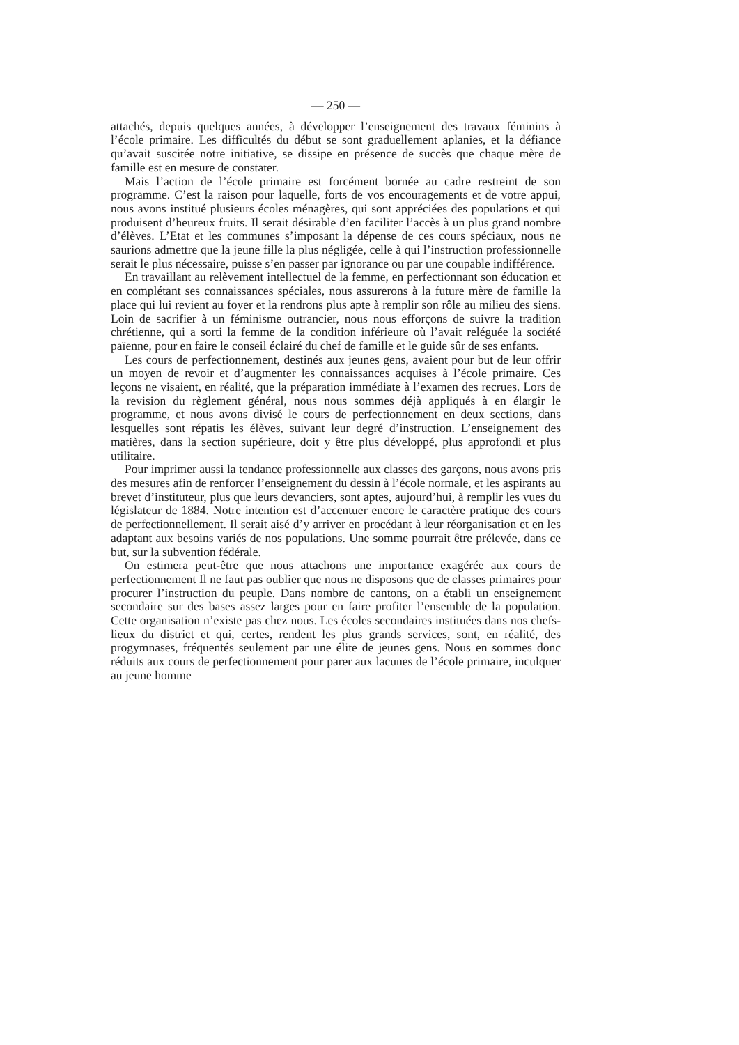— 250 —
attachés, depuis quelques années, à développer l’enseignement des travaux féminins à l’école primaire. Les difficultés du début se sont graduellement aplanies, et la défiance qu’avait suscitée notre initiative, se dissipe en présence de succès que chaque mère de famille est en mesure de constater.
Mais l’action de l’école primaire est forcément bornée au cadre restreint de son programme. C’est la raison pour laquelle, forts de vos encouragements et de votre appui, nous avons institué plusieurs écoles ménagères, qui sont appréciées des populations et qui produisent d’heureux fruits. Il serait désirable d’en faciliter l’accès à un plus grand nombre d’élèves. L’Etat et les communes s’imposant la dépense de ces cours spéciaux, nous ne saurions admettre que la jeune fille la plus négligée, celle à qui l’instruction professionnelle serait le plus nécessaire, puisse s’en passer par ignorance ou par une coupable indifférence.
En travaillant au relèvement intellectuel de la femme, en perfectionnant son éducation et en complétant ses connaissances spéciales, nous assurerons à la future mère de famille la place qui lui revient au foyer et la rendrons plus apte à remplir son rôle au milieu des siens. Loin de sacrifier à un féminisme outrancier, nous nous efforçons de suivre la tradition chrétienne, qui a sorti la femme de la condition inférieure où l’avait reléguée la société païenne, pour en faire le conseil éclairé du chef de famille et le guide sûr de ses enfants.
Les cours de perfectionnement, destinés aux jeunes gens, avaient pour but de leur offrir un moyen de revoir et d’augmenter les connaissances acquises à l’école primaire. Ces leçons ne visaient, en réalité, que la préparation immédiate à l’examen des recrues. Lors de la revision du règlement général, nous nous sommes déjà appliqués à en élargir le programme, et nous avons divisé le cours de perfectionnement en deux sections, dans lesquelles sont répatis les élèves, suivant leur degré d’instruction. L’enseignement des matières, dans la section supérieure, doit y être plus développé, plus approfondi et plus utilitaire.
Pour imprimer aussi la tendance professionnelle aux classes des garçons, nous avons pris des mesures afin de renforcer l’enseignement du dessin à l’école normale, et les aspirants au brevet d’instituteur, plus que leurs devanciers, sont aptes, aujourd’hui, à remplir les vues du législateur de 1884. Notre intention est d’accentuer encore le caractère pratique des cours de perfectionnellement. Il serait aisé d’y arriver en procédant à leur réorganisation et en les adaptant aux besoins variés de nos populations. Une somme pourrait être prélevée, dans ce but, sur la subvention fédérale.
On estimera peut-être que nous attachons une importance exagérée aux cours de perfectionnement Il ne faut pas oublier que nous ne disposons que de classes primaires pour procurer l’instruction du peuple. Dans nombre de cantons, on a établi un enseignement secondaire sur des bases assez larges pour en faire profiter l’ensemble de la population. Cette organisation n’existe pas chez nous. Les écoles secondaires instituées dans nos chefs-lieux du district et qui, certes, rendent les plus grands services, sont, en réalité, des progymnases, fréquentés seulement par une élite de jeunes gens. Nous en sommes donc réduits aux cours de perfectionnement pour parer aux lacunes de l’école primaire, inculquer au jeune homme